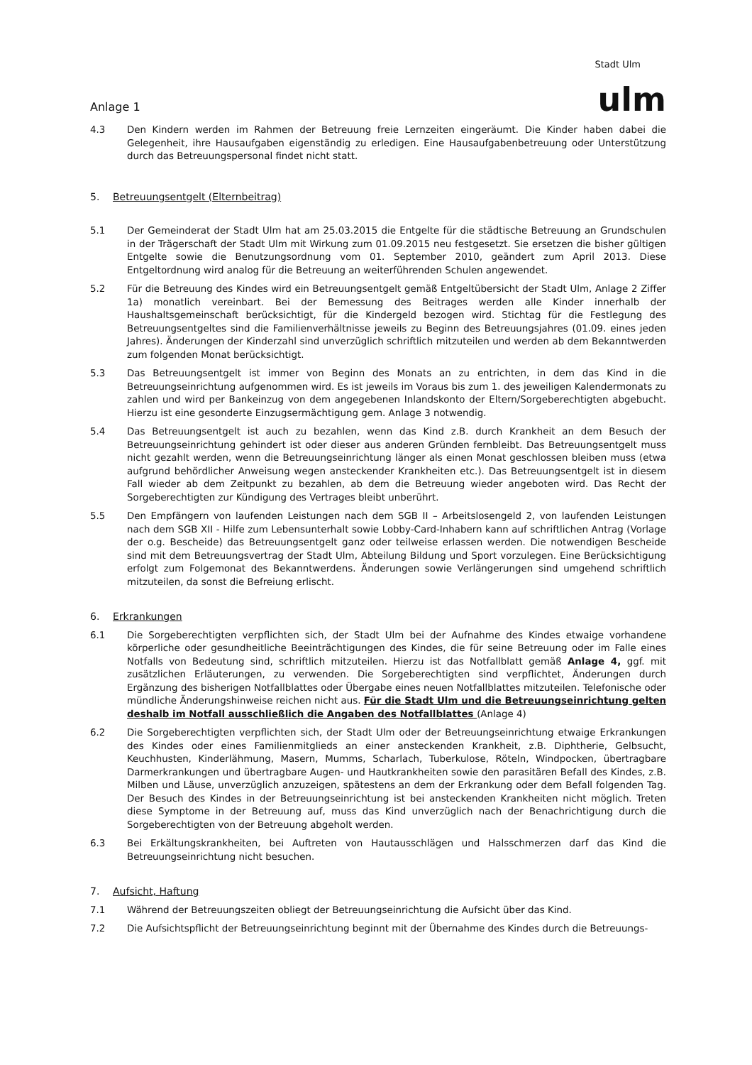Anlage 1
Stadt Ulm
ulm
4.3 Den Kindern werden im Rahmen der Betreuung freie Lernzeiten eingeräumt. Die Kinder haben dabei die Gelegenheit, ihre Hausaufgaben eigenständig zu erledigen. Eine Hausaufgabenbetreuung oder Unterstützung durch das Betreuungspersonal findet nicht statt.
5. Betreuungsentgelt (Elternbeitrag)
5.1 Der Gemeinderat der Stadt Ulm hat am 25.03.2015 die Entgelte für die städtische Betreuung an Grundschulen in der Trägerschaft der Stadt Ulm mit Wirkung zum 01.09.2015 neu festgesetzt. Sie ersetzen die bisher gültigen Entgelte sowie die Benutzungsordnung vom 01. September 2010, geändert zum April 2013. Diese Entgeltordnung wird analog für die Betreuung an weiterführenden Schulen angewendet.
5.2 Für die Betreuung des Kindes wird ein Betreuungsentgelt gemäß Entgeltübersicht der Stadt Ulm, Anlage 2 Ziffer 1a) monatlich vereinbart. Bei der Bemessung des Beitrages werden alle Kinder innerhalb der Haushaltsgemeinschaft berücksichtigt, für die Kindergeld bezogen wird. Stichtag für die Festlegung des Betreuungsentgeltes sind die Familienverhältnisse jeweils zu Beginn des Betreuungsjahres (01.09. eines jeden Jahres). Änderungen der Kinderzahl sind unverzüglich schriftlich mitzuteilen und werden ab dem Bekanntwerden zum folgenden Monat berücksichtigt.
5.3 Das Betreuungsentgelt ist immer von Beginn des Monats an zu entrichten, in dem das Kind in die Betreuungseinrichtung aufgenommen wird. Es ist jeweils im Voraus bis zum 1. des jeweiligen Kalendermonats zu zahlen und wird per Bankeinzug von dem angegebenen Inlandskonto der Eltern/Sorgeberechtigten abgebucht. Hierzu ist eine gesonderte Einzugsermächtigung gem. Anlage 3 notwendig.
5.4 Das Betreuungsentgelt ist auch zu bezahlen, wenn das Kind z.B. durch Krankheit an dem Besuch der Betreuungseinrichtung gehindert ist oder dieser aus anderen Gründen fernbleibt. Das Betreuungsentgelt muss nicht gezahlt werden, wenn die Betreuungseinrichtung länger als einen Monat geschlossen bleiben muss (etwa aufgrund behördlicher Anweisung wegen ansteckender Krankheiten etc.). Das Betreuungsentgelt ist in diesem Fall wieder ab dem Zeitpunkt zu bezahlen, ab dem die Betreuung wieder angeboten wird. Das Recht der Sorgeberechtigten zur Kündigung des Vertrages bleibt unberührt.
5.5 Den Empfängern von laufenden Leistungen nach dem SGB II – Arbeitslosengeld 2, von laufenden Leistungen nach dem SGB XII - Hilfe zum Lebensunterhalt sowie Lobby-Card-Inhabern kann auf schriftlichen Antrag (Vorlage der o.g. Bescheide) das Betreuungsentgelt ganz oder teilweise erlassen werden. Die notwendigen Bescheide sind mit dem Betreuungsvertrag der Stadt Ulm, Abteilung Bildung und Sport vorzulegen. Eine Berücksichtigung erfolgt zum Folgemonat des Bekanntwerdens. Änderungen sowie Verlängerungen sind umgehend schriftlich mitzuteilen, da sonst die Befreiung erlischt.
6. Erkrankungen
6.1 Die Sorgeberechtigten verpflichten sich, der Stadt Ulm bei der Aufnahme des Kindes etwaige vorhandene körperliche oder gesundheitliche Beeinträchtigungen des Kindes, die für seine Betreuung oder im Falle eines Notfalls von Bedeutung sind, schriftlich mitzuteilen. Hierzu ist das Notfallblatt gemäß Anlage 4, ggf. mit zusätzlichen Erläuterungen, zu verwenden. Die Sorgeberechtigten sind verpflichtet, Änderungen durch Ergänzung des bisherigen Notfallblattes oder Übergabe eines neuen Notfallblattes mitzuteilen. Telefonische oder mündliche Änderungshinweise reichen nicht aus. Für die Stadt Ulm und die Betreuungseinrichtung gelten deshalb im Notfall ausschließlich die Angaben des Notfallblattes (Anlage 4)
6.2 Die Sorgeberechtigten verpflichten sich, der Stadt Ulm oder der Betreuungseinrichtung etwaige Erkrankungen des Kindes oder eines Familienmitglieds an einer ansteckenden Krankheit, z.B. Diphtherie, Gelbsucht, Keuchhusten, Kinderlähmung, Masern, Mumms, Scharlach, Tuberkulose, Röteln, Windpocken, übertragbare Darmerkrankungen und übertragbare Augen- und Hautkrankheiten sowie den parasitären Befall des Kindes, z.B. Milben und Läuse, unverzüglich anzuzeigen, spätestens an dem der Erkrankung oder dem Befall folgenden Tag. Der Besuch des Kindes in der Betreuungseinrichtung ist bei ansteckenden Krankheiten nicht möglich. Treten diese Symptome in der Betreuung auf, muss das Kind unverzüglich nach der Benachrichtigung durch die Sorgeberechtigten von der Betreuung abgeholt werden.
6.3 Bei Erkältungskrankheiten, bei Auftreten von Hautausschlägen und Halsschmerzen darf das Kind die Betreuungseinrichtung nicht besuchen.
7. Aufsicht, Haftung
7.1 Während der Betreuungszeiten obliegt der Betreuungseinrichtung die Aufsicht über das Kind.
7.2 Die Aufsichtspflicht der Betreuungseinrichtung beginnt mit der Übernahme des Kindes durch die Betreuungs-